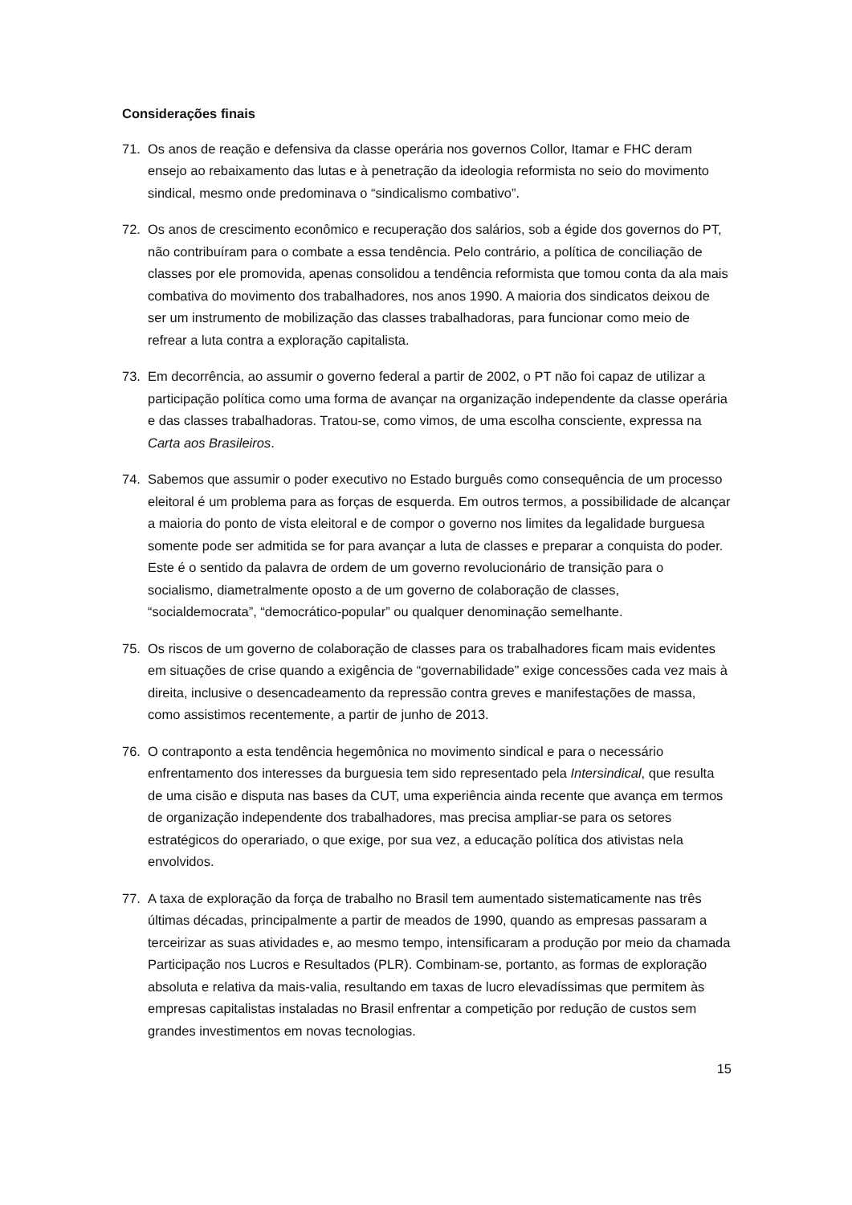Considerações finais
71. Os anos de reação e defensiva da classe operária nos governos Collor, Itamar e FHC deram ensejo ao rebaixamento das lutas e à penetração da ideologia reformista no seio do movimento sindical, mesmo onde predominava o “sindicalismo combativo”.
72. Os anos de crescimento econômico e recuperação dos salários, sob a égide dos governos do PT, não contribuíram para o combate a essa tendência. Pelo contrário, a política de conciliação de classes por ele promovida, apenas consolidou a tendência reformista que tomou conta da ala mais combativa do movimento dos trabalhadores, nos anos 1990. A maioria dos sindicatos deixou de ser um instrumento de mobilização das classes trabalhadoras, para funcionar como meio de refrear a luta contra a exploração capitalista.
73. Em decorrência, ao assumir o governo federal a partir de 2002, o PT não foi capaz de utilizar a participação política como uma forma de avançar na organização independente da classe operária e das classes trabalhadoras. Tratou-se, como vimos, de uma escolha consciente, expressa na Carta aos Brasileiros.
74. Sabemos que assumir o poder executivo no Estado burguês como consequência de um processo eleitoral é um problema para as forças de esquerda. Em outros termos, a possibilidade de alcançar a maioria do ponto de vista eleitoral e de compor o governo nos limites da legalidade burguesa somente pode ser admitida se for para avançar a luta de classes e preparar a conquista do poder. Este é o sentido da palavra de ordem de um governo revolucionário de transição para o socialismo, diametralmente oposto a de um governo de colaboração de classes, “socialdemocrata”, “democrático-popular” ou qualquer denominação semelhante.
75. Os riscos de um governo de colaboração de classes para os trabalhadores ficam mais evidentes em situações de crise quando a exigência de “governabilidade” exige concessões cada vez mais à direita, inclusive o desencadeamento da repressão contra greves e manifestações de massa, como assistimos recentemente, a partir de junho de 2013.
76. O contraponto a esta tendência hegemônica no movimento sindical e para o necessário enfrentamento dos interesses da burguesia tem sido representado pela Intersindical, que resulta de uma cisão e disputa nas bases da CUT, uma experiência ainda recente que avança em termos de organização independente dos trabalhadores, mas precisa ampliar-se para os setores estratégicos do operariado, o que exige, por sua vez, a educação política dos ativistas nela envolvidos.
77. A taxa de exploração da força de trabalho no Brasil tem aumentado sistematicamente nas três últimas décadas, principalmente a partir de meados de 1990, quando as empresas passaram a terceirizar as suas atividades e, ao mesmo tempo, intensificaram a produção por meio da chamada Participação nos Lucros e Resultados (PLR). Combinam-se, portanto, as formas de exploração absoluta e relativa da mais-valia, resultando em taxas de lucro elevadíssimas que permitem às empresas capitalistas instaladas no Brasil enfrentar a competição por redução de custos sem grandes investimentos em novas tecnologias.
15